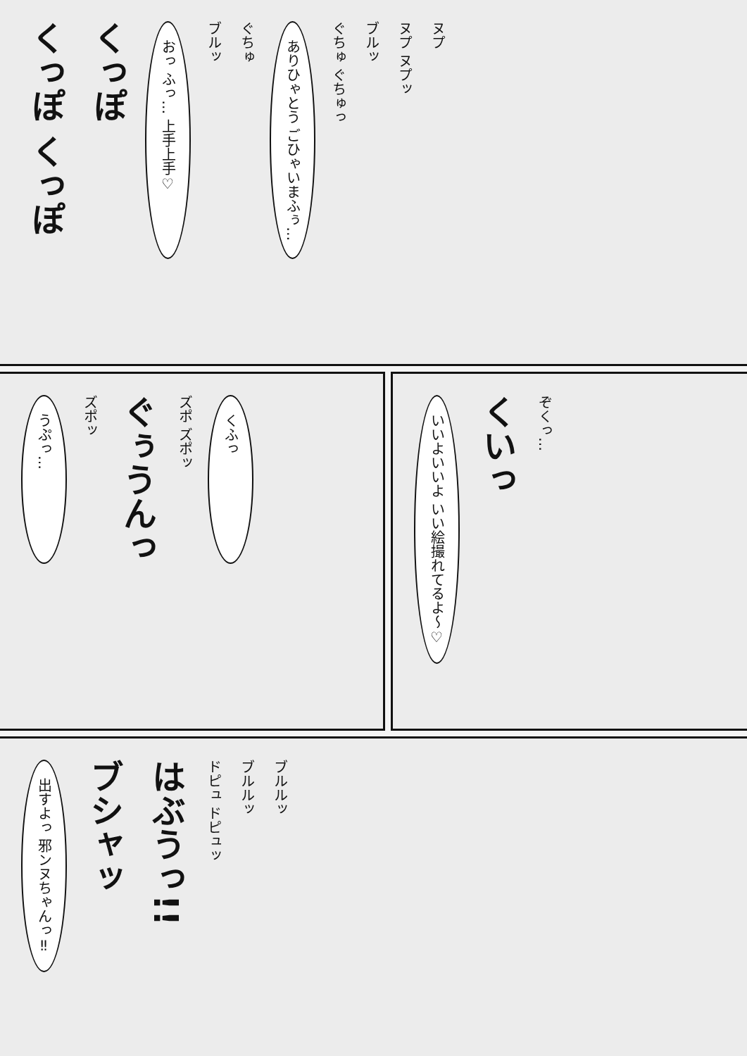くっぽ くっぽ
くっぽ
おっ ふっ… 上手上手♡
ブルッ
ぐちゅ
ありひゃとう ごひゃいまふぅ…
ぐちゅ ぐちゅっ
ブルッ
ヌプ ヌプッ
ヌプ
うぷっ…
ズポッ
ぐぅうんっ
ズポ ズポッ
くふっ
いいよいいよ いい絵撮れてるよ〜♡
くいっ
ぞくっ…
出すよっ 邪ンヌちゃんっ‼
ブシャッ
はぶうっ!!
ドピュ ドピュッ
ブルルッ
ブルルッ